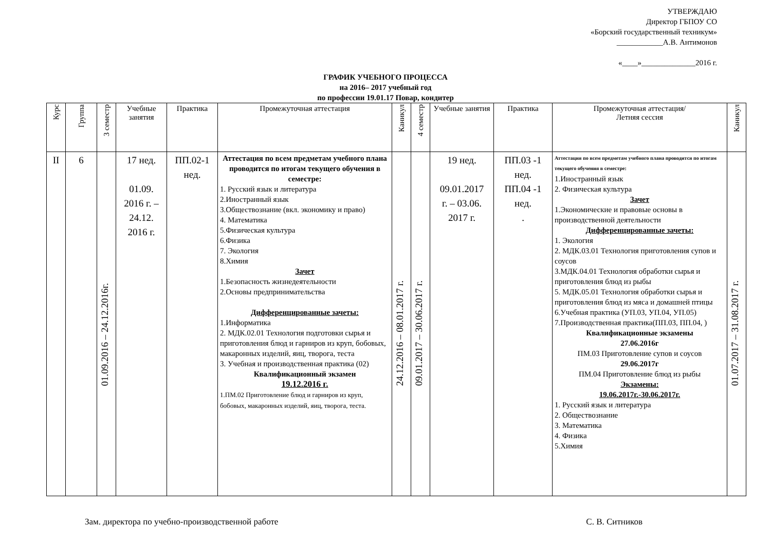УТВЕРЖДАЮ
Директор ГБПОУ СО
«Борский государственный техникум»
____________А.В. Антимонов
«____»______________2016 г.
ГРАФИК УЧЕБНОГО ПРОЦЕССА
на 2016– 2017 учебный год
по профессии 19.01.17 Повар, кондитер
| Курс | Группа | 3 семестр | Учебные занятия | Практика | Промежуточная аттестация | Каникул | 4 семестр | Учебные занятия | Практика | Промежуточная аттестация/ Летняя сессия | Каникул |
| --- | --- | --- | --- | --- | --- | --- | --- | --- | --- | --- | --- |
| II | 6 | 01.09.2016 – 24.12.2016г. | 17 нед. 01.09. 2016 г. – 24.12. 2016 г. | ПП.02-1 нед. | Аттестация по всем предметам учебного плана проводится по итогам текущего обучения в семестре: 1. Русский язык и литература 2.Иностранный язык 3.Обществознание (вкл. экономику и право) 4. Математика 5.Физическая культура 6.Физика 7. Экология 8.Химия Зачет 1.Безопасность жизнедеятельности 2.Основы предпринимательства Дифференцированные зачеты: 1.Информатика 2. МДК.02.01 Технология подготовки сырья и приготовления блюд и гарниров из круп, бобовых, макаронных изделий, яиц, творога, теста 3. Учебная и производственная практика (02) Квалификационный экзамен 19.12.2016 г. 1.ПМ.02 Приготовление блюд и гарниров из круп, бобовых, макаронных изделий, яиц, творога, теста. | 24.12.2016 – 08.01.2017 г. | 09.01.2017 – 30.06.2017 г. | 19 нед. 09.01.2017 г. – 03.06. 2017 г. | ПП.03 -1 нед. ПП.04 -1 нед. . | Аттестация по всем предметам учебного плана проводится по итогам текущего обучения в семестре: 1.Иностранный язык 2. Физическая культура Зачет 1.Экономические и правовые основы в производственной деятельности Дифференцированные зачеты: 1. Экология 2. МДК.03.01 Технология приготовления супов и соусов 3.МДК.04.01 Технология обработки сырья и приготовления блюд из рыбы 5. МДК.05.01 Технология обработки сырья и приготовления блюд из мяса и домашней птицы 6.Учебная практика (УП.03, УП.04, УП.05) 7.Производственная практика(ПП.03, ПП.04, ) Квалификационные экзамены 27.06.2016г ПМ.03 Приготовление супов и соусов 29.06.2017г ПМ.04 Приготовление блюд из рыбы Экзамены: 19.06.2017г.-30.06.2017г. 1. Русский язык и литература 2. Обществознание 3. Математика 4. Физика 5.Химия | 01.07.2017 – 31.08.2017 г. |
Зам. директора по учебно-производственной работе С. В. Ситников